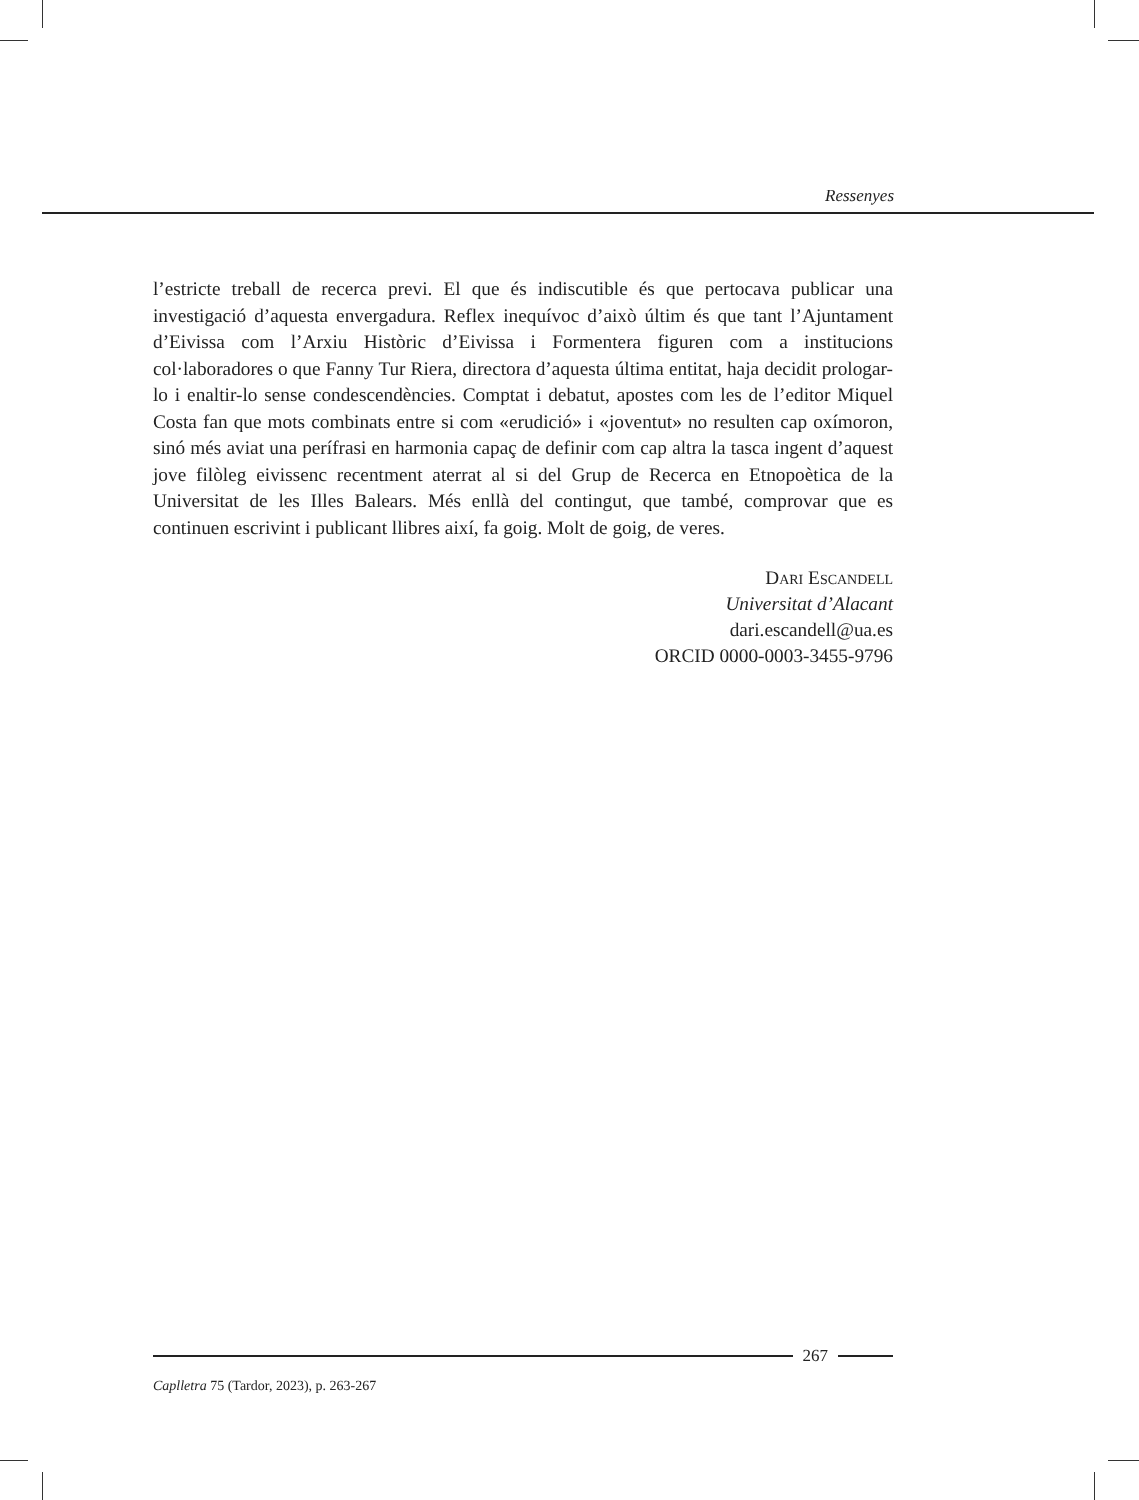Ressenyes
l’estricte treball de recerca previ. El que és indiscutible és que pertocava publicar una investigació d’aquesta envergadura. Reflex inequívoc d’això últim és que tant l’Ajuntament d’Eivissa com l’Arxiu Històric d’Eivissa i Formentera figuren com a institucions col·laboradores o que Fanny Tur Riera, directora d’aquesta última entitat, haja decidit prologar-lo i enaltir-lo sense condescendències. Comptat i debatut, apostes com les de l’editor Miquel Costa fan que mots combinats entre si com «erudició» i «joventut» no resulten cap oxímoron, sinó més aviat una perífrasi en harmonia capaç de definir com cap altra la tasca ingent d’aquest jove filòleg eivissenc recentment aterrat al si del Grup de Recerca en Etnopoètica de la Universitat de les Illes Balears. Més enllà del contingut, que també, comprovar que es continuen escrivint i publicant llibres així, fa goig. Molt de goig, de veres.
Dari Escandell
Universitat d’Alacant
dari.escandell@ua.es
ORCID 0000-0003-3455-9796
267
Caplletra 75 (Tardor, 2023), p. 263-267